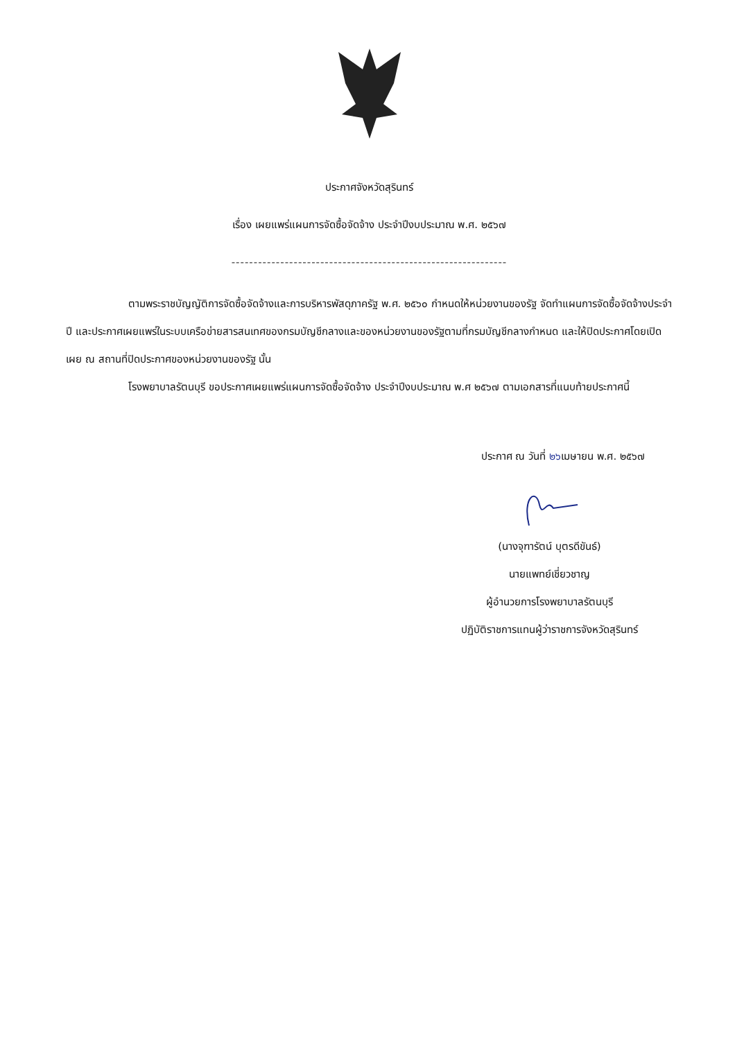ประกาศจังหวัดสุรินทร์
เรื่อง เผยแพร่แผนการจัดซื้อจัดจ้าง ประจำปีงบประมาณ พ.ศ. ๒๕๖๗
--------------------------------------------------------------
ตามพระราชบัญญัติการจัดซื้อจัดจ้างและการบริหารพัสดุภาครัฐ พ.ศ. ๒๕๖๐ กำหนดให้หน่วยงานของรัฐ จัดทำแผนการจัดซื้อจัดจ้างประจำปี และประกาศเผยแพร่ในระบบเครือข่ายสารสนเทศของกรมบัญชีกลางและของหน่วยงานของรัฐตามที่กรมบัญชีกลางกำหนด และให้ปิดประกาศโดยเปิดเผย ณ สถานที่ปิดประกาศของหน่วยงานของรัฐ นั้น
โรงพยาบาลรัตนบุรี ขอประกาศเผยแพร่แผนการจัดซื้อจัดจ้าง ประจำปีงบประมาณ พ.ศ ๒๕๖๗ ตามเอกสารที่แนบท้ายประกาศนี้
ประกาศ ณ วันที่ ๒๖เมษายน พ.ศ. ๒๕๖๗
(นางจุฑารัตน์ บุตรดีขันธ์)
นายแพทย์เชี่ยวชาญ
ผู้อำนวยการโรงพยาบาลรัตนบุรี
ปฏิบัติราชการแทนผู้ว่าราชการจังหวัดสุรินทร์